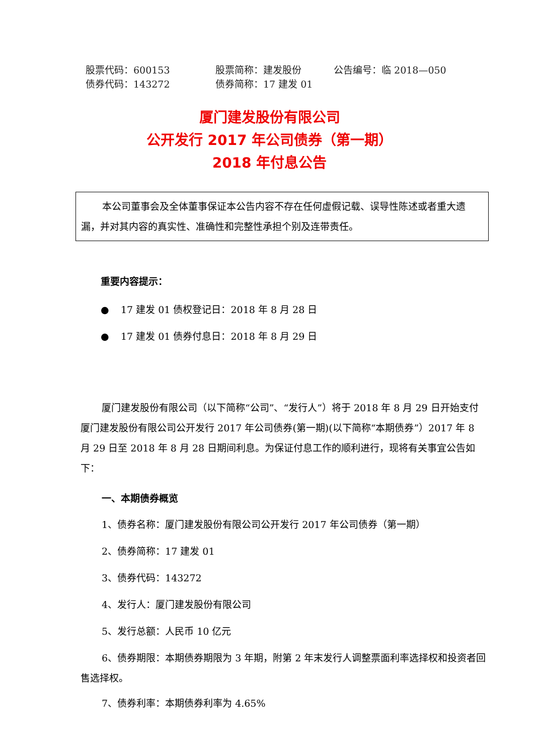股票代码：600153
股票简称：建发股份
公告编号：临 2018—050
债券代码：143272
债券简称：17 建发 01
厦门建发股份有限公司
公开发行 2017 年公司债券（第一期）
2018 年付息公告
本公司董事会及全体董事保证本公告内容不存在任何虚假记载、误导性陈述或者重大遗漏，并对其内容的真实性、准确性和完整性承担个别及连带责任。
重要内容提示：
● 17 建发 01 债权登记日：2018 年 8 月 28 日
● 17 建发 01 债券付息日：2018 年 8 月 29 日
厦门建发股份有限公司（以下简称“公司”、“发行人”）将于 2018 年 8 月 29 日开始支付厦门建发股份有限公司公开发行 2017 年公司债券(第一期)(以下简称“本期债券”）2017 年 8 月 29 日至 2018 年 8 月 28 日期间利息。为保证付息工作的顺利进行，现将有关事宜公告如下：
一、本期债券概览
1、债券名称：厦门建发股份有限公司公开发行 2017 年公司债券（第一期）
2、债券简称：17 建发 01
3、债券代码：143272
4、发行人：厦门建发股份有限公司
5、发行总额：人民币 10 亿元
6、债券期限：本期债券期限为 3 年期，附第 2 年末发行人调整票面利率选择权和投资者回售选择权。
7、债券利率：本期债券利率为 4.65%